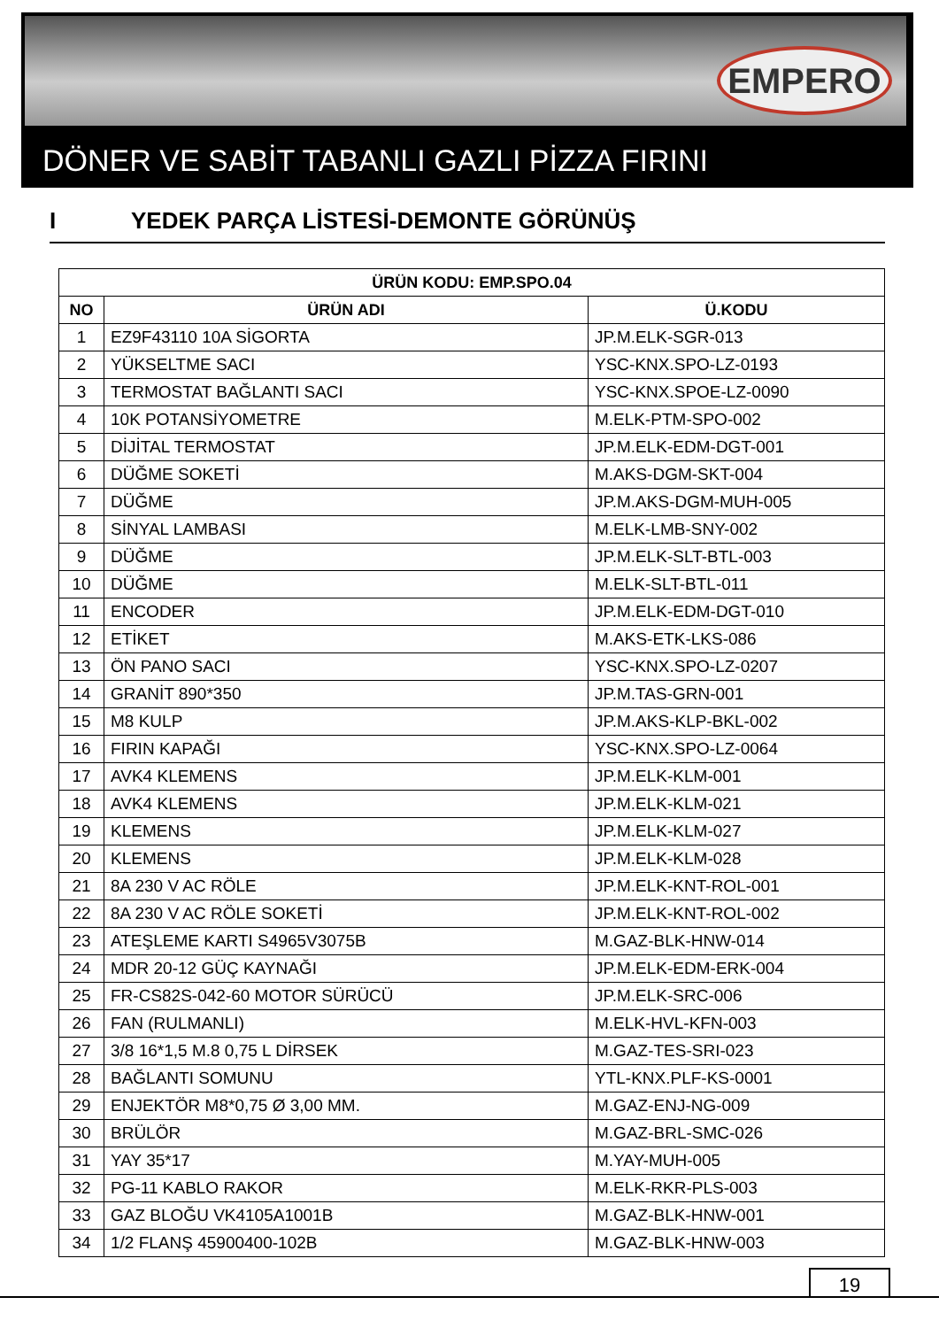EMPERO
DÖNER VE SABİT TABANLI GAZLI PİZZA FIRINI
I YEDEK PARÇA LİSTESİ-DEMONTE GÖRÜNÜŞ
| ÜRÜN KODU: EMP.SPO.04 | | |
| --- | --- | --- |
| NO | ÜRÜN ADI | Ü.KODU |
| 1 | EZ9F43110 10A SİGORTA | JP.M.ELK-SGR-013 |
| 2 | YÜKSELTME SACI | YSC-KNX.SPO-LZ-0193 |
| 3 | TERMOSTAT BAĞLANTI SACI | YSC-KNX.SPOE-LZ-0090 |
| 4 | 10K POTANSİYOMETRE | M.ELK-PTM-SPO-002 |
| 5 | DİJİTAL TERMOSTAT | JP.M.ELK-EDM-DGT-001 |
| 6 | DÜĞME SOKETİ | M.AKS-DGM-SKT-004 |
| 7 | DÜĞME | JP.M.AKS-DGM-MUH-005 |
| 8 | SİNYAL LAMBASI | M.ELK-LMB-SNY-002 |
| 9 | DÜĞME | JP.M.ELK-SLT-BTL-003 |
| 10 | DÜĞME | M.ELK-SLT-BTL-011 |
| 11 | ENCODER | JP.M.ELK-EDM-DGT-010 |
| 12 | ETİKET | M.AKS-ETK-LKS-086 |
| 13 | ÖN PANO SACI | YSC-KNX.SPO-LZ-0207 |
| 14 | GRANİT 890*350 | JP.M.TAS-GRN-001 |
| 15 | M8 KULP | JP.M.AKS-KLP-BKL-002 |
| 16 | FIRIN KAPAĞI | YSC-KNX.SPO-LZ-0064 |
| 17 | AVK4 KLEMENS | JP.M.ELK-KLM-001 |
| 18 | AVK4 KLEMENS | JP.M.ELK-KLM-021 |
| 19 | KLEMENS | JP.M.ELK-KLM-027 |
| 20 | KLEMENS | JP.M.ELK-KLM-028 |
| 21 | 8A 230 V AC RÖLE | JP.M.ELK-KNT-ROL-001 |
| 22 | 8A 230 V AC RÖLE SOKETİ | JP.M.ELK-KNT-ROL-002 |
| 23 | ATEŞLEME KARTI S4965V3075B | M.GAZ-BLK-HNW-014 |
| 24 | MDR 20-12 GÜÇ KAYNAĞI | JP.M.ELK-EDM-ERK-004 |
| 25 | FR-CS82S-042-60 MOTOR SÜRÜCÜ | JP.M.ELK-SRC-006 |
| 26 | FAN (RULMANLI) | M.ELK-HVL-KFN-003 |
| 27 | 3/8 16*1,5 M.8 0,75 L DİRSEK | M.GAZ-TES-SRI-023 |
| 28 | BAĞLANTI SOMUNU | YTL-KNX.PLF-KS-0001 |
| 29 | ENJEKTÖR M8*0,75 Ø 3,00 MM. | M.GAZ-ENJ-NG-009 |
| 30 | BRÜLÖR | M.GAZ-BRL-SMC-026 |
| 31 | YAY 35*17 | M.YAY-MUH-005 |
| 32 | PG-11 KABLO RAKOR | M.ELK-RKR-PLS-003 |
| 33 | GAZ BLOĞU VK4105A1001B | M.GAZ-BLK-HNW-001 |
| 34 | 1/2 FLANŞ 45900400-102B | M.GAZ-BLK-HNW-003 |
19